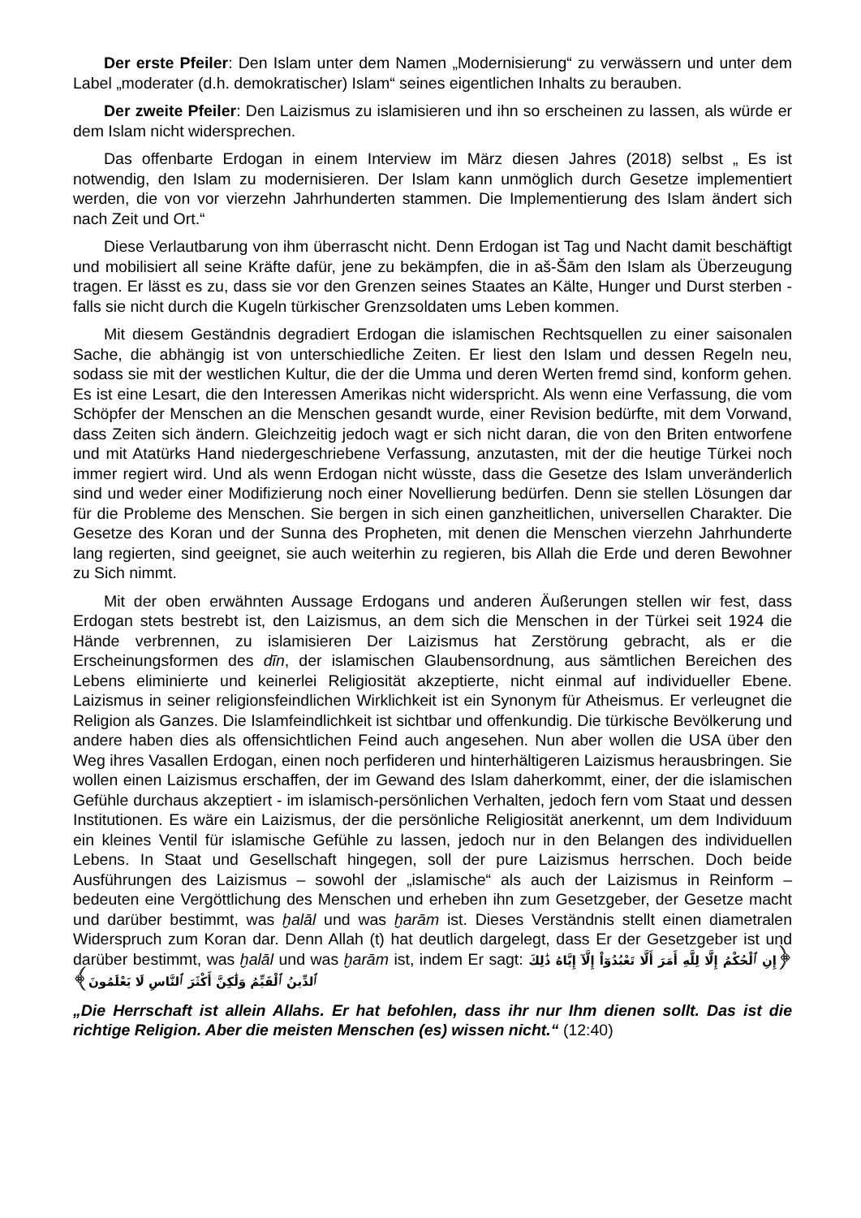Der erste Pfeiler: Den Islam unter dem Namen „Modernisierung“ zu verwässern und unter dem Label „moderater (d.h. demokratischer) Islam“ seines eigentlichen Inhalts zu berauben.
Der zweite Pfeiler: Den Laizismus zu islamisieren und ihn so erscheinen zu lassen, als würde er dem Islam nicht widersprechen.
Das offenbarte Erdogan in einem Interview im März diesen Jahres (2018) selbst „ Es ist notwendig, den Islam zu modernisieren. Der Islam kann unmöglich durch Gesetze implementiert werden, die von vor vierzehn Jahrhunderten stammen. Die Implementierung des Islam ändert sich nach Zeit und Ort.“
Diese Verlautbarung von ihm überrascht nicht. Denn Erdogan ist Tag und Nacht damit beschäftigt und mobilisiert all seine Kräfte dafür, jene zu bekämpfen, die in aš-Šām den Islam als Überzeugung tragen. Er lässt es zu, dass sie vor den Grenzen seines Staates an Kälte, Hunger und Durst sterben - falls sie nicht durch die Kugeln türkischer Grenzsoldaten ums Leben kommen.
Mit diesem Geständnis degradiert Erdogan die islamischen Rechtsquellen zu einer saisonalen Sache, die abhängig ist von unterschiedliche Zeiten. Er liest den Islam und dessen Regeln neu, sodass sie mit der westlichen Kultur, die der die Umma und deren Werten fremd sind, konform gehen. Es ist eine Lesart, die den Interessen Amerikas nicht widerspricht. Als wenn eine Verfassung, die vom Schöpfer der Menschen an die Menschen gesandt wurde, einer Revision bedürfte, mit dem Vorwand, dass Zeiten sich ändern. Gleichzeitig jedoch wagt er sich nicht daran, die von den Briten entworfene und mit Atatürks Hand niedergeschriebene Verfassung, anzutasten, mit der die heutige Türkei noch immer regiert wird. Und als wenn Erdogan nicht wüsste, dass die Gesetze des Islam unveränderlich sind und weder einer Modifizierung noch einer Novellierung bedürfen. Denn sie stellen Lösungen dar für die Probleme des Menschen. Sie bergen in sich einen ganzheitlichen, universellen Charakter. Die Gesetze des Koran und der Sunna des Propheten, mit denen die Menschen vierzehn Jahrhunderte lang regierten, sind geeignet, sie auch weiterhin zu regieren, bis Allah die Erde und deren Bewohner zu Sich nimmt.
Mit der oben erwähnten Aussage Erdogans und anderen Äußerungen stellen wir fest, dass Erdogan stets bestrebt ist, den Laizismus, an dem sich die Menschen in der Türkei seit 1924 die Hände verbrennen, zu islamisieren Der Laizismus hat Zerstörung gebracht, als er die Erscheinungsformen des dīn, der islamischen Glaubensordnung, aus sämtlichen Bereichen des Lebens eliminierte und keinerlei Religiosität akzeptierte, nicht einmal auf individueller Ebene. Laizismus in seiner religionsfeindlichen Wirklichkeit ist ein Synonym für Atheismus. Er verleugnet die Religion als Ganzes. Die Islamfeindlichkeit ist sichtbar und offenkundig. Die türkische Bevölkerung und andere haben dies als offensichtlichen Feind auch angesehen. Nun aber wollen die USA über den Weg ihres Vasallen Erdogan, einen noch perfideren und hinterhältigeren Laizismus herausbringen. Sie wollen einen Laizismus erschaffen, der im Gewand des Islam daherkommt, einer, der die islamischen Gefühle durchaus akzeptiert - im islamisch-persönlichen Verhalten, jedoch fern vom Staat und dessen Institutionen. Es wäre ein Laizismus, der die persönliche Religiosität anerkennt, um dem Individuum ein kleines Ventil für islamische Gefühle zu lassen, jedoch nur in den Belangen des individuellen Lebens. In Staat und Gesellschaft hingegen, soll der pure Laizismus herrschen. Doch beide Ausführungen des Laizismus – sowohl der „islamische“ als auch der Laizismus in Reinform – bedeuten eine Vergöttlichung des Menschen und erheben ihn zum Gesetzgeber, der Gesetze macht und darüber bestimmt, was ḫalāl und was ḫarām ist. Dieses Verständnis stellt einen diametralen Widerspruch zum Koran dar. Denn Allah (t) hat deutlich dargelegt, dass Er der Gesetzgeber ist und darüber bestimmt, was ḫalāl und was ḫarām ist, indem Er sagt: ﴿إِنِ ٱلْحُكْمُ إِلَّا لِلَّهِ أَمَرَ أَلَّا تَعْبُدُوٓاْ إِلَّآ إِيَّاهُ ذَٰلِكَ ٱلدِّينُ ٱلْقَيِّمُ وَلَٰكِنَّ أَكْثَرَ ٱلنَّاسِ لَا يَعْلَمُونَ﴾
„Die Herrschaft ist allein Allahs. Er hat befohlen, dass ihr nur Ihm dienen sollt. Das ist die richtige Religion. Aber die meisten Menschen (es) wissen nicht.“ (12:40)